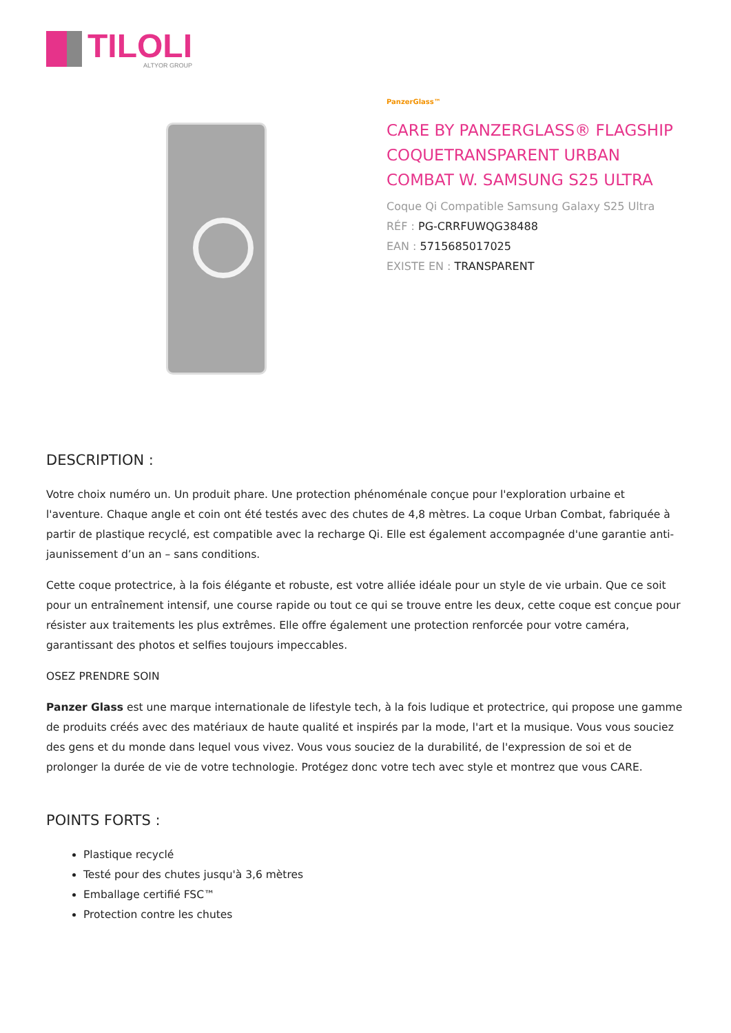TILOLI
ALTYOR GROUP
PanzerGlass™
CARE BY PANZERGLASS® FLAGSHIP COQUETRANSPARENT URBAN COMBAT W. SAMSUNG S25 ULTRA
Coque Qi Compatible Samsung Galaxy S25 Ultra
RÉF : PG-CRRFUWQG38488
EAN : 5715685017025
EXISTE EN : TRANSPARENT
DESCRIPTION :
Votre choix numéro un. Un produit phare. Une protection phénoménale conçue pour l'exploration urbaine et l'aventure. Chaque angle et coin ont été testés avec des chutes de 4,8 mètres. La coque Urban Combat, fabriquée à partir de plastique recyclé, est compatible avec la recharge Qi. Elle est également accompagnée d'une garantie anti-jaunissement d’un an – sans conditions.
Cette coque protectrice, à la fois élégante et robuste, est votre alliée idéale pour un style de vie urbain. Que ce soit pour un entraînement intensif, une course rapide ou tout ce qui se trouve entre les deux, cette coque est conçue pour résister aux traitements les plus extrêmes. Elle offre également une protection renforcée pour votre caméra, garantissant des photos et selfies toujours impeccables.
OSEZ PRENDRE SOIN
Panzer Glass est une marque internationale de lifestyle tech, à la fois ludique et protectrice, qui propose une gamme de produits créés avec des matériaux de haute qualité et inspirés par la mode, l'art et la musique. Vous vous souciez des gens et du monde dans lequel vous vivez. Vous vous souciez de la durabilité, de l'expression de soi et de prolonger la durée de vie de votre technologie. Protégez donc votre tech avec style et montrez que vous CARE.
POINTS FORTS :
Plastique recyclé
Testé pour des chutes jusqu'à 3,6 mètres
Emballage certifié FSC™
Protection contre les chutes